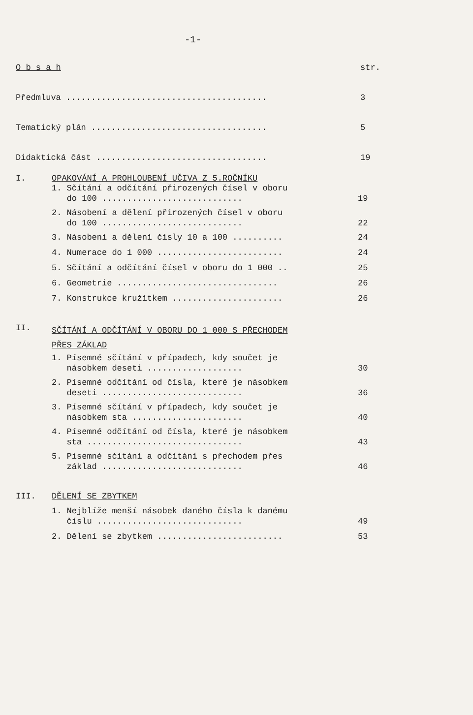-1-
O b s a h
str.
Předmluva ........................................
3
Tematický plán ...................................
5
Didaktická část ..................................
19
I. OPAKOVÁNÍ A PROHLOUBENÍ UČIVA Z 5.ROČNÍKU
1. Sčítání a odčítání přirozených čísel v oboru do 100 ............................
19
2. Násobení a dělení přirozených čísel v oboru do 100 ............................
22
3. Násobení a dělení čísly 10 a 100 ..........
24
4. Numerace do 1 000 .........................
24
5. Sčítání a odčítání čísel v oboru do 1 000 ..
25
6. Geometrie ................................
26
7. Konstrukce kružítkem ......................
26
II.
SČÍTÁNÍ A ODČÍTÁNÍ V OBORU DO 1 000 S PŘECHODEM
PŘES ZÁKLAD
1. Písemné sčítání v případech, kdy součet je násobkem deseti ...................
30
2. Písemné odčítání od čísla, které je násobkem deseti ............................
36
3. Písemné sčítání v případech, kdy součet je násobkem sta ......................
40
4. Písemné odčítání od čísla, které je násobkem sta ...............................
43
5. Písemné sčítání a odčítání s přechodem přes základ ............................
46
III. DĚLENÍ SE ZBYTKEM
1. Nejblíže menší násobek daného čísla k danému číslu .............................
49
2. Dělení se zbytkem .........................
53